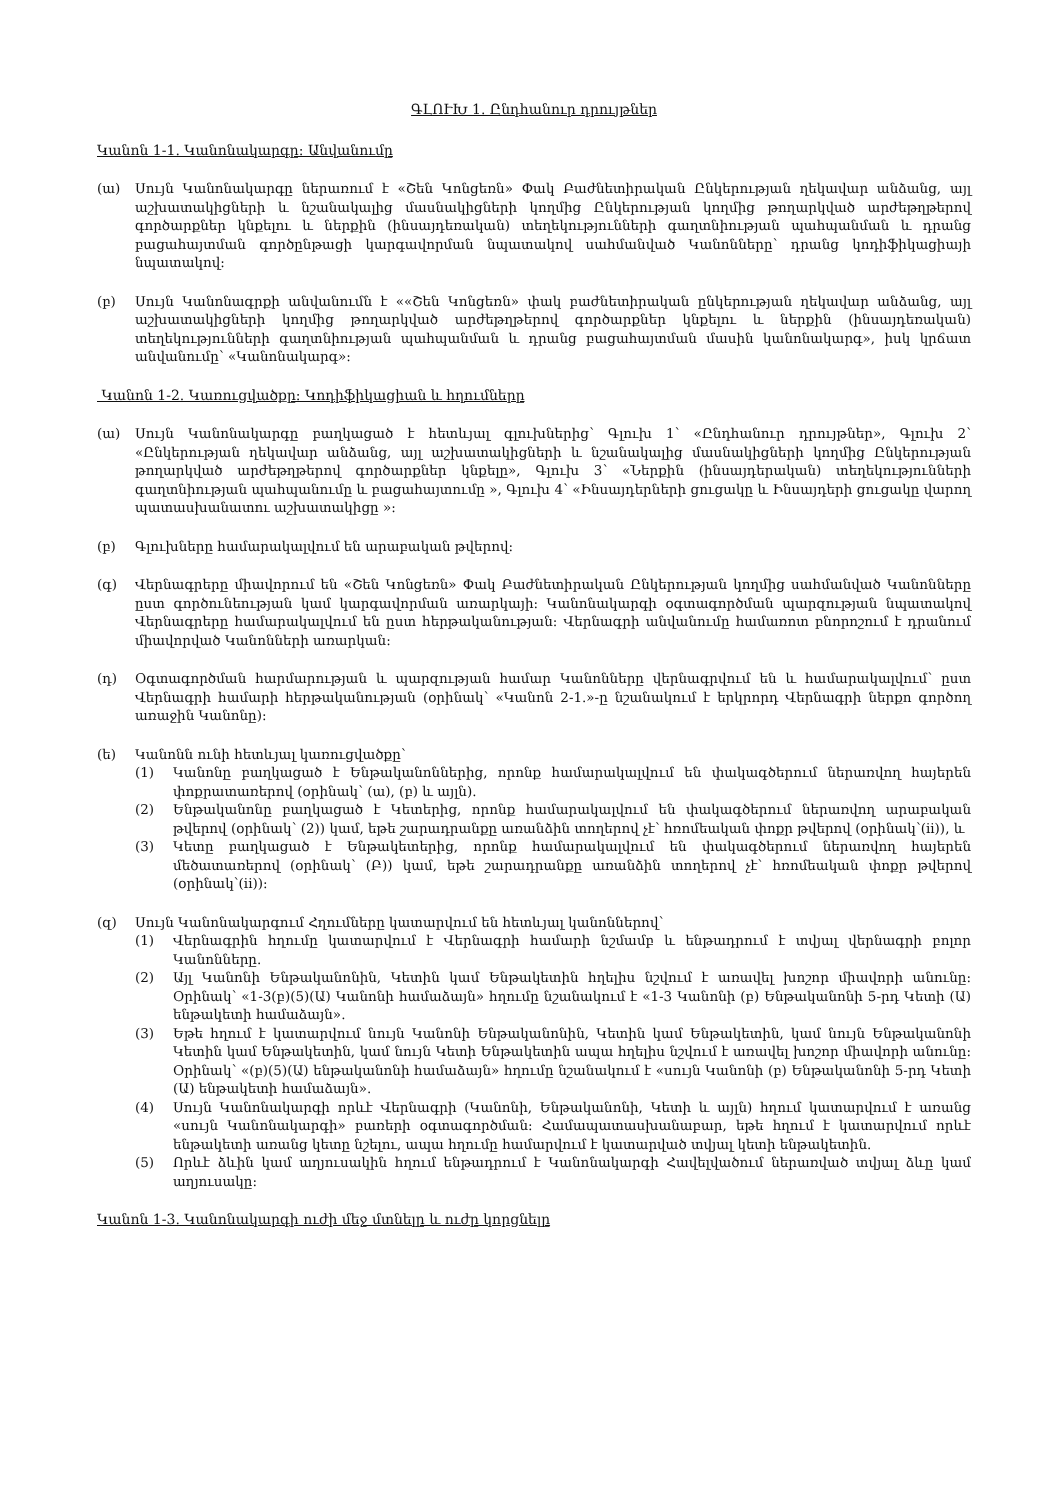ԳԼՈՒԽ 1. Ընդհանուր դրույթներ
Կանոն 1-1. Կանոնակարգը: Անվանումը
(ա) Սույն Կանոնակարգը ներառում է «Շեն Կոնցեռն» Փակ Բաժնետիրական Ընկերության ղեկավար անձանց, այլ աշխատակիցների և նշանակալից մասնակիցների կողմից Ընկերության կողմից թողարկված արժեթղթերով գործարքներ կնքելու և ներքին (ինսայդեռական) տեղեկությունների գաղտնիության պահպանման և դրանց բացահայտման գործընթացի կարգավորման նպատակով սահմանված Կանոնները՝ դրանց կոդիֆիկացիայի նպատակով:
(բ) Սույն Կանոնագրքի անվանումն է ««Շեն Կոնցեռն» փակ բաժնետիրական ընկերության ղեկավար անձանց, այլ աշխատակիցների կողմից թողարկված արժեթղթերով գործարքներ կնքելու և ներքին (ինսայդեռական) տեղեկությունների գաղտնիության պահպանման և դրանց բացահայտման մասին կանոնակարգ», իսկ կրճատ անվանումը՝ «Կանոնակարգ»:
Կանոն 1-2. Կառուցվածքը: Կոդիֆիկացիան և հղումները
(ա) Սույն Կանոնակարգը բաղկացած է հետևյալ գլուխներից՝ Գլուխ 1՝ «Ընդհանուր դրույթներ», Գլուխ 2՝ «Ընկերության ղեկավար անձանց, այլ աշխատակիցների և նշանակալից մասնակիցների կողմից Ընկերության թողարկված արժեթղթերով գործարքներ կնքելը», Գլուխ 3՝ «Ներքին (ինսայդերական) տեղեկությունների գաղտնիության պահպանումը և բացահայտումը », Գլուխ 4՝ «Ինսայդերների ցուցակը և Ինսայդերի ցուցակը վարող պատասխանատու աշխատակիցը »:
(բ) Գլուխները համարակալվում են արաբական թվերով:
(գ) Վերնագրերը միավորում են «Շեն Կոնցեռն» Փակ Բաժնետիրական Ընկերության կողմից սահմանված Կանոնները ըստ գործունեության կամ կարգավորման առարկայի: Կանոնակարգի օգտագործման պարզության նպատակով Վերնագրերը համարակալվում են ըստ հերթականության: Վերնագրի անվանումը համառոտ բնորոշում է դրանում միավորված Կանոնների առարկան:
(դ) Օգտագործման հարմարության և պարզության համար Կանոնները վերնագրվում են և համարակալվում՝ ըստ Վերնագրի համարի հերթականության (օրինակ՝ «Կանոն 2-1.»-ը նշանակում է երկրորդ Վերնագրի ներքո գործող առաջին Կանոնը):
(ե) Կանոնն ունի հետևյալ կառուցվածքը՝
(1) Կանոնը բաղկացած է Ենթականոններից, որոնք համարակալվում են փակագծերում ներառվող հայերեն փոքրատառերով (օրինակ՝ (ա), (բ) և այլն).
(2) Ենթականոնը բաղկացած է Կետերից, որոնք համարակալվում են փակագծերում ներառվող արաբական թվերով (օրինակ՝ (2)) կամ, եթե շարադրանքը առանձին տողերով չէ՝ հռոմեական փոքր թվերով (օրինակ՝(ii)), և
(3) Կետը բաղկացած է Ենթակետերից, որոնք համարակալվում են փակագծերում ներառվող հայերեն մեծատառերով (օրինակ՝ (Բ)) կամ, եթե շարադրանքը առանձին տողերով չէ՝ հռոմեական փոքր թվերով (օրինակ՝(ii)):
(զ) Սույն Կանոնակարգում Հղումները կատարվում են հետևյալ կանոններով՝
(1) Վերնագրին հղումը կատարվում է Վերնագրի համարի նշմամբ և ենթադրում է տվյալ վերնագրի բոլոր Կանոնները.
(2) Այլ Կանոնի Ենթականոնին, Կետին կամ Ենթակետին հղելիս նշվում է առավել խոշոր միավորի անունը: Օրինակ՝ «1-3(բ)(5)(Ա) Կանոնի համաձայն» հղումը նշանակում է «1-3 Կանոնի (բ) Ենթականոնի 5-րդ Կետի (Ա) ենթակետի համաձայն».
(3) Եթե հղում է կատարվում նույն Կանոնի Ենթականոնին, Կետին կամ Ենթակետին, կամ նույն Ենթականոնի Կետին կամ Ենթակետին, կամ նույն Կետի Ենթակետին ապա հղելիս նշվում է առավել խոշոր միավորի անունը: Օրինակ՝ «(բ)(5)(Ա) ենթականոնի համաձայն» հղումը նշանակում է «սույն Կանոնի (բ) Ենթականոնի 5-րդ Կետի (Ա) ենթակետի համաձայն».
(4) Սույն Կանոնակարգի որևէ Վերնագրի (Կանոնի, Ենթականոնի, Կետի և այլն) հղում կատարվում է առանց «սույն Կանոնակարգի» բառերի օգտագործման: Համապատասխանաբար, եթե հղում է կատարվում որևէ ենթակետի առանց կետը նշելու, ապա հղումը համարվում է կատարված տվյալ կետի ենթակետին.
(5) Որևէ ձևին կամ աղյուսակին հղում ենթադրում է Կանոնակարգի Հավելվածում ներառված տվյալ ձևը կամ աղյուսակը:
Կանոն 1-3. Կանոնակարգի ուժի մեջ մտնելը և ուժը կորցնելը